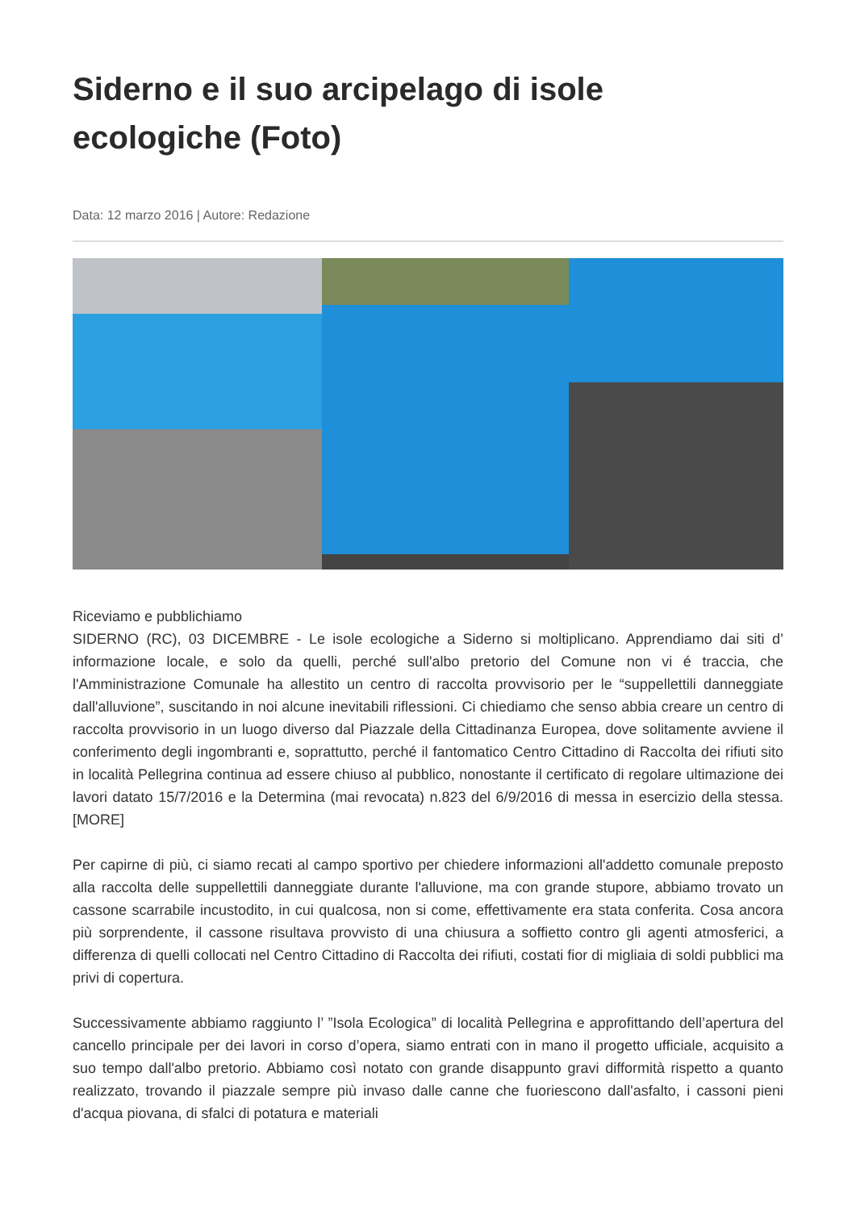Siderno e il suo arcipelago di isole ecologiche (Foto)
Data: 12 marzo 2016 | Autore: Redazione
Riceviamo e pubblichiamo
SIDERNO (RC), 03 DICEMBRE - Le isole ecologiche a Siderno si moltiplicano. Apprendiamo dai siti d’ informazione locale, e solo da quelli, perché sull'albo pretorio del Comune non vi é traccia, che l'Amministrazione Comunale ha allestito un centro di raccolta provvisorio per le “suppellettili danneggiate dall'alluvione”, suscitando in noi alcune inevitabili riflessioni. Ci chiediamo che senso abbia creare un centro di raccolta provvisorio in un luogo diverso dal Piazzale della Cittadinanza Europea, dove solitamente avviene il conferimento degli ingombranti e, soprattutto, perché il fantomatico Centro Cittadino di Raccolta dei rifiuti sito in località Pellegrina continua ad essere chiuso al pubblico, nonostante il certificato di regolare ultimazione dei lavori datato 15/7/2016 e la Determina (mai revocata) n.823 del 6/9/2016 di messa in esercizio della stessa. [MORE]
Per capirne di più, ci siamo recati al campo sportivo per chiedere informazioni all'addetto comunale preposto alla raccolta delle suppellettili danneggiate durante l'alluvione, ma con grande stupore, abbiamo trovato un cassone scarrabile incustodito, in cui qualcosa, non si come, effettivamente era stata conferita. Cosa ancora più sorprendente, il cassone risultava provvisto di una chiusura a soffietto contro gli agenti atmosferici, a differenza di quelli collocati nel Centro Cittadino di Raccolta dei rifiuti, costati fior di migliaia di soldi pubblici ma privi di copertura.
Successivamente abbiamo raggiunto l’ ”Isola Ecologica” di località Pellegrina e approfittando dell’apertura del cancello principale per dei lavori in corso d’opera, siamo entrati con in mano il progetto ufficiale, acquisito a suo tempo dall'albo pretorio. Abbiamo così notato con grande disappunto gravi difformità rispetto a quanto realizzato, trovando il piazzale sempre più invaso dalle canne che fuoriescono dall'asfalto, i cassoni pieni d'acqua piovana, di sfalci di potatura e materiali